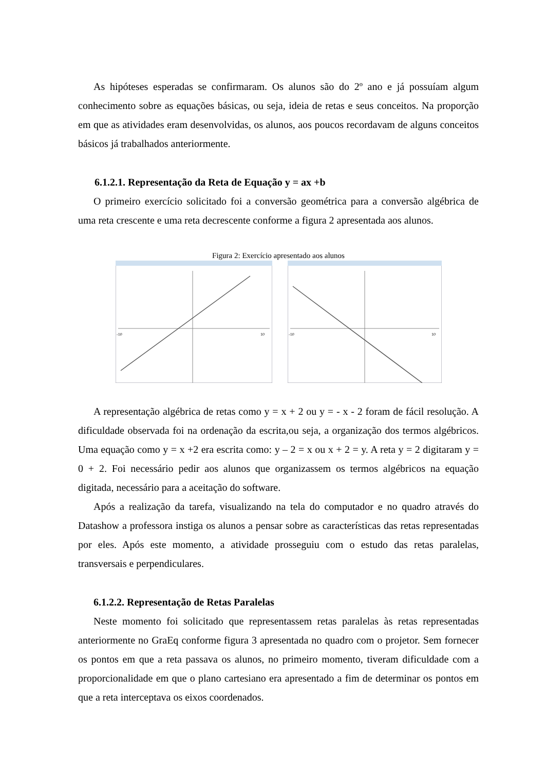As hipóteses esperadas se confirmaram. Os alunos são do 2º ano e já possuíam algum conhecimento sobre as equações básicas, ou seja, ideia de retas e seus conceitos. Na proporção em que as atividades eram desenvolvidas, os alunos, aos poucos recordavam de alguns conceitos básicos já trabalhados anteriormente.
6.1.2.1. Representação da Reta de Equação y = ax +b
O primeiro exercício solicitado foi a conversão geométrica para a conversão algébrica de uma reta crescente e uma reta decrescente conforme a figura 2 apresentada aos alunos.
Figura 2: Exercício apresentado aos alunos
-10
10
-10
10
A representação algébrica de retas como y = x + 2 ou y = - x - 2 foram de fácil resolução. A dificuldade observada foi na ordenação da escrita,ou seja, a organização dos termos algébricos. Uma equação como y = x +2 era escrita como: y – 2 = x ou x + 2 = y. A reta y = 2 digitaram y = 0 + 2. Foi necessário pedir aos alunos que organizassem os termos algébricos na equação digitada, necessário para a aceitação do software.
Após a realização da tarefa, visualizando na tela do computador e no quadro através do Datashow a professora instiga os alunos a pensar sobre as características das retas representadas por eles. Após este momento, a atividade prosseguiu com o estudo das retas paralelas, transversais e perpendiculares.
6.1.2.2. Representação de Retas Paralelas
Neste momento foi solicitado que representassem retas paralelas às retas representadas anteriormente no GraEq conforme figura 3 apresentada no quadro com o projetor. Sem fornecer os pontos em que a reta passava os alunos, no primeiro momento, tiveram dificuldade com a proporcionalidade em que o plano cartesiano era apresentado a fim de determinar os pontos em que a reta interceptava os eixos coordenados.